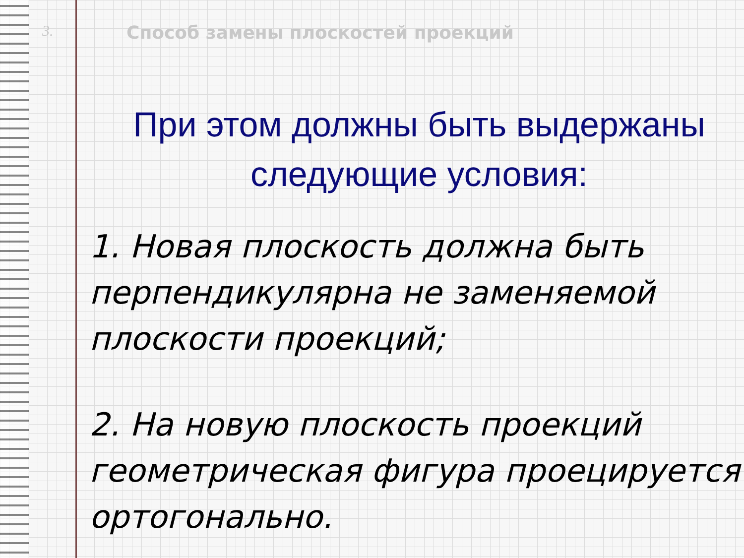3. Способ замены плоскостей проекций
При этом должны быть выдержаны
следующие условия:
1. Новая плоскость должна быть перпендикулярна не заменяемой плоскости проекций;
2. На новую плоскость проекций геометрическая фигура проецируется ортогонально.